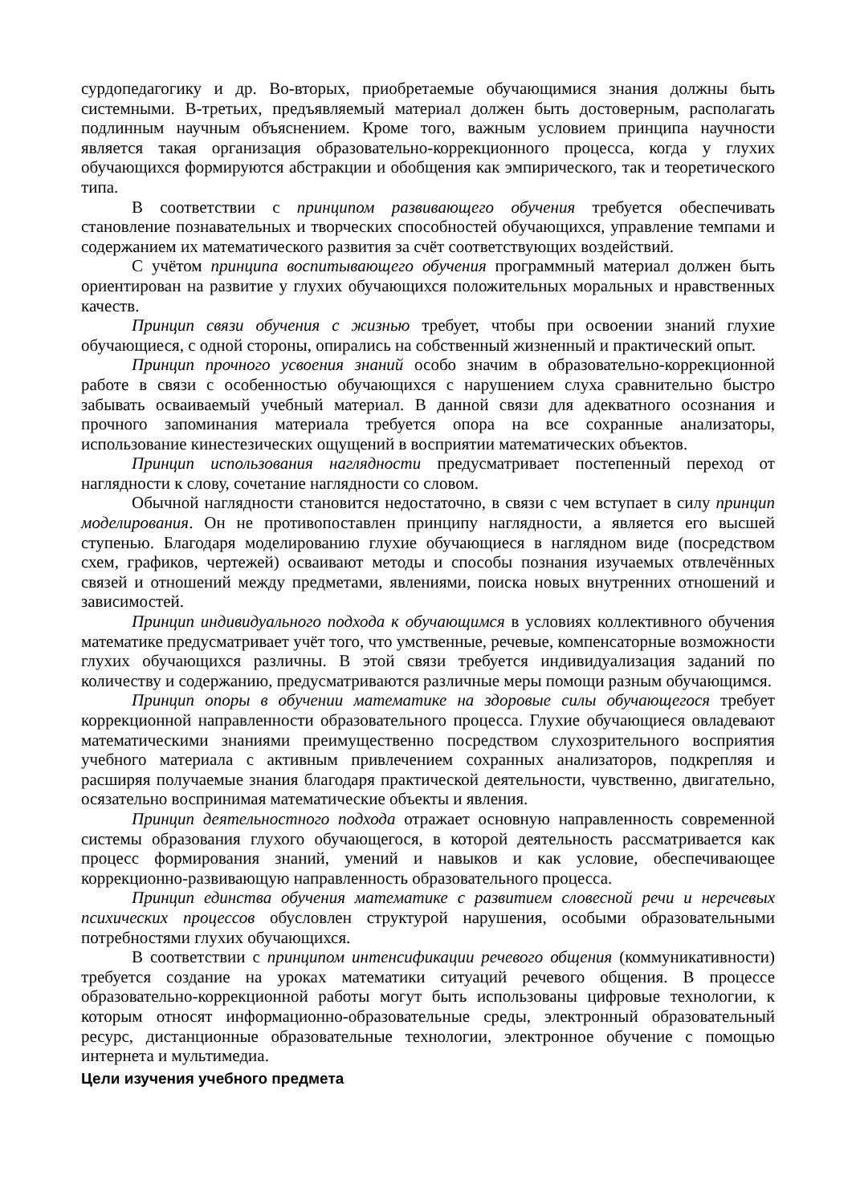сурдопедагогику и др. Во-вторых, приобретаемые обучающимися знания должны быть системными. В-третьих, предъявляемый материал должен быть достоверным, располагать подлинным научным объяснением. Кроме того, важным условием принципа научности является такая организация образовательно-коррекционного процесса, когда у глухих обучающихся формируются абстракции и обобщения как эмпирического, так и теоретического типа.
В соответствии с принципом развивающего обучения требуется обеспечивать становление познавательных и творческих способностей обучающихся, управление темпами и содержанием их математического развития за счёт соответствующих воздействий.
С учётом принципа воспитывающего обучения программный материал должен быть ориентирован на развитие у глухих обучающихся положительных моральных и нравственных качеств.
Принцип связи обучения с жизнью требует, чтобы при освоении знаний глухие обучающиеся, с одной стороны, опирались на собственный жизненный и практический опыт.
Принцип прочного усвоения знаний особо значим в образовательно-коррекционной работе в связи с особенностью обучающихся с нарушением слуха сравнительно быстро забывать осваиваемый учебный материал. В данной связи для адекватного осознания и прочного запоминания материала требуется опора на все сохранные анализаторы, использование кинестезических ощущений в восприятии математических объектов.
Принцип использования наглядности предусматривает постепенный переход от наглядности к слову, сочетание наглядности со словом.
Обычной наглядности становится недостаточно, в связи с чем вступает в силу принцип моделирования. Он не противопоставлен принципу наглядности, а является его высшей ступенью. Благодаря моделированию глухие обучающиеся в наглядном виде (посредством схем, графиков, чертежей) осваивают методы и способы познания изучаемых отвлечённых связей и отношений между предметами, явлениями, поиска новых внутренних отношений и зависимостей.
Принцип индивидуального подхода к обучающимся в условиях коллективного обучения математике предусматривает учёт того, что умственные, речевые, компенсаторные возможности глухих обучающихся различны. В этой связи требуется индивидуализация заданий по количеству и содержанию, предусматриваются различные меры помощи разным обучающимся.
Принцип опоры в обучении математике на здоровые силы обучающегося требует коррекционной направленности образовательного процесса. Глухие обучающиеся овладевают математическими знаниями преимущественно посредством слухозрительного восприятия учебного материала с активным привлечением сохранных анализаторов, подкрепляя и расширяя получаемые знания благодаря практической деятельности, чувственно, двигательно, осязательно воспринимая математические объекты и явления.
Принцип деятельностного подхода отражает основную направленность современной системы образования глухого обучающегося, в которой деятельность рассматривается как процесс формирования знаний, умений и навыков и как условие, обеспечивающее коррекционно-развивающую направленность образовательного процесса.
Принцип единства обучения математике с развитием словесной речи и неречевых психических процессов обусловлен структурой нарушения, особыми образовательными потребностями глухих обучающихся.
В соответствии с принципом интенсификации речевого общения (коммуникативности) требуется создание на уроках математики ситуаций речевого общения. В процессе образовательно-коррекционной работы могут быть использованы цифровые технологии, к которым относят информационно-образовательные среды, электронный образовательный ресурс, дистанционные образовательные технологии, электронное обучение с помощью интернета и мультимедиа.
Цели изучения учебного предмета